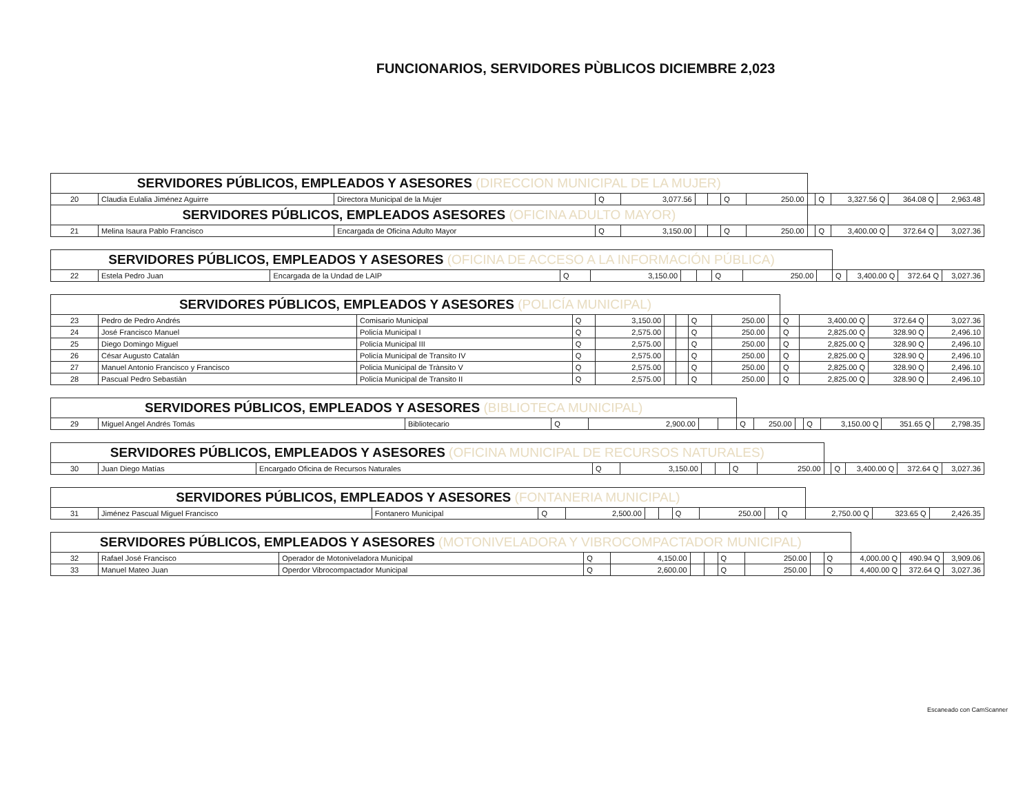FUNCIONARIOS, SERVIDORES PÙBLICOS DICIEMBRE 2,023
| SERVIDORES PÚBLICOS, EMPLEADOS Y ASESORES (DIRECCION MUNICIPAL DE LA MUJER) | | | | | | | | | | | | | |
| 20 | Claudia Eulalia Jiménez Aguirre | Directora Municipal de la Mujer | Q | 3,077.56 | | | Q | 250.00 | | Q | 3,327.56 Q | 364.08 Q | 2,963.48 |
| SERVIDORES PÚBLICOS, EMPLEADOS ASESORES (OFICINA ADULTO MAYOR) | | | | | | | | | | | | | |
| 21 | Melina Isaura Pablo Francisco | Encargada de Oficina Adulto Mayor | Q | 3,150.00 | | | Q | 250.00 | | Q | 3,400.00 Q | 372.64 Q | 3,027.36 |
| SERVIDORES PÚBLICOS, EMPLEADOS Y ASESORES (OFICINA DE ACCESO A LA INFORMACIÓN PÚBLICA) | | | | | | | | | | | | | |
| 22 | Estela Pedro Juan | Encargada de la Undad de LAIP | Q | 3,150.00 | | | Q | 250.00 | | Q | 3,400.00 Q | 372.64 Q | 3,027.36 |
| SERVIDORES PÚBLICOS, EMPLEADOS Y ASESORES (POLICÍA MUNICIPAL) | | | | | | | | | | | | | |
| 23 | Pedro de Pedro Andrés | Comisario Municipal | Q | 3,150.00 | | | Q | 250.00 | | Q | 3,400.00 Q | 372.64 Q | 3,027.36 |
| 24 | José Francisco Manuel | Policía Municipal I | Q | 2,575.00 | | | Q | 250.00 | | Q | 2,825.00 Q | 328.90 Q | 2,496.10 |
| 25 | Diego Domingo Miguel | Policía Municipal III | Q | 2,575.00 | | | Q | 250.00 | | Q | 2,825.00 Q | 328.90 Q | 2,496.10 |
| 26 | César Augusto Catalán | Policía Municipal de Transito IV | Q | 2,575.00 | | | Q | 250.00 | | Q | 2,825.00 Q | 328.90 Q | 2,496.10 |
| 27 | Manuel Antonio Francisco y Francisco | Policia Municipal de Trànsito V | Q | 2,575.00 | | | Q | 250.00 | | Q | 2,825.00 Q | 328.90 Q | 2,496.10 |
| 28 | Pascual Pedro Sebastiàn | Policía Municipal de Transito II | Q | 2,575.00 | | | Q | 250.00 | | Q | 2,825.00 Q | 328.90 Q | 2,496.10 |
| SERVIDORES PÚBLICOS, EMPLEADOS Y ASESORES (BIBLIOTECA MUNICIPAL) | | | | | | | | | | | | | |
| 29 | Miguel Angel Andrés Tomás | Bibliotecario | Q | 2,900.00 | | | Q | 250.00 | | Q | 3,150.00 Q | 351.65 Q | 2,798.35 |
| SERVIDORES PÚBLICOS, EMPLEADOS Y ASESORES (OFICINA MUNICIPAL DE RECURSOS NATURALES) | | | | | | | | | | | | | |
| 30 | Juan Diego Matías | Encargado Oficina de Recursos Naturales | Q | 3,150.00 | | | Q | 250.00 | | Q | 3,400.00 Q | 372.64 Q | 3,027.36 |
| SERVIDORES PÚBLICOS, EMPLEADOS Y ASESORES (FONTANERIA MUNICIPAL) | | | | | | | | | | | | | |
| 31 | Jiménez Pascual Miguel Francisco | Fontanero Municipal | Q | 2,500.00 | | | Q | 250.00 | | Q | 2,750.00 Q | 323.65 Q | 2,426.35 |
| SERVIDORES PÚBLICOS, EMPLEADOS Y ASESORES (MOTONIVELADORA Y VIBROCOMPACTADOR MUNICIPAL) | | | | | | | | | | | | | |
| 32 | Rafael José Francisco | Operador de Motoniveladora Municipal | Q | 4,150.00 | | | Q | 250.00 | | Q | 4,000.00 Q | 490.94 Q | 3,909.06 |
| 33 | Manuel Mateo Juan | Operdor Vibrocompactador Municipal | Q | 2,600.00 | | | Q | 250.00 | | Q | 4,400.00 Q | 372.64 Q | 3,027.36 |
Escaneado con CamScanner